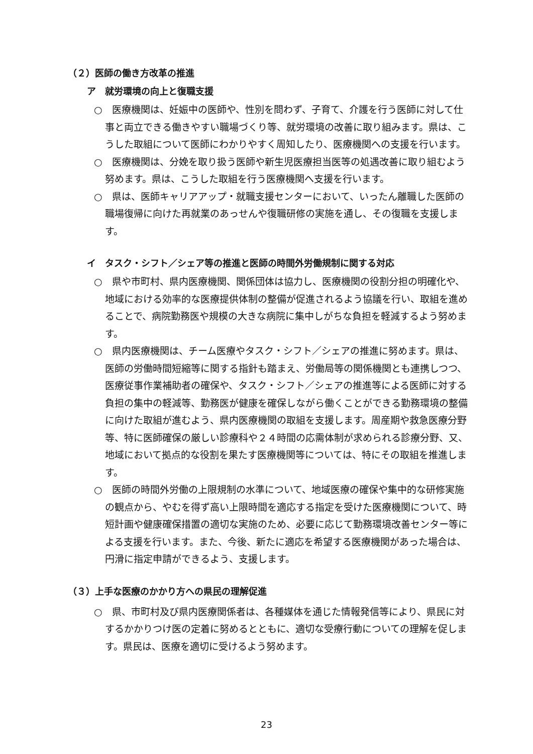（２）医師の働き方改革の推進
ア　就労環境の向上と復職支援
○　医療機関は、妊娠中の医師や、性別を問わず、子育て、介護を行う医師に対して仕事と両立できる働きやすい職場づくり等、就労環境の改善に取り組みます。県は、こうした取組について医師にわかりやすく周知したり、医療機関への支援を行います。
○　医療機関は、分娩を取り扱う医師や新生児医療担当医等の処遇改善に取り組むよう努めます。県は、こうした取組を行う医療機関へ支援を行います。
○　県は、医師キャリアアップ・就職支援センターにおいて、いったん離職した医師の職場復帰に向けた再就業のあっせんや復職研修の実施を通し、その復職を支援します。
イ　タスク・シフト／シェア等の推進と医師の時間外労働規制に関する対応
○　県や市町村、県内医療機関、関係団体は協力し、医療機関の役割分担の明確化や、地域における効率的な医療提供体制の整備が促進されるよう協議を行い、取組を進めることで、病院勤務医や規模の大きな病院に集中しがちな負担を軽減するよう努めます。
○　県内医療機関は、チーム医療やタスク・シフト／シェアの推進に努めます。県は、医師の労働時間短縮等に関する指針も踏まえ、労働局等の関係機関とも連携しつつ、医療従事作業補助者の確保や、タスク・シフト／シェアの推進等による医師に対する負担の集中の軽減等、勤務医が健康を確保しながら働くことができる勤務環境の整備に向けた取組が進むよう、県内医療機関の取組を支援します。周産期や救急医療分野等、特に医師確保の厳しい診療科や２４時間の応需体制が求められる診療分野、又、地域において拠点的な役割を果たす医療機関等については、特にその取組を推進します。
○　医師の時間外労働の上限規制の水準について、地域医療の確保や集中的な研修実施の観点から、やむを得ず高い上限時間を適応する指定を受けた医療機関について、時短計画や健康確保措置の適切な実施のため、必要に応じて勤務環境改善センター等による支援を行います。また、今後、新たに適応を希望する医療機関があった場合は、円滑に指定申請ができるよう、支援します。
（３）上手な医療のかかり方への県民の理解促進
○　県、市町村及び県内医療関係者は、各種媒体を通じた情報発信等により、県民に対するかかりつけ医の定着に努めるとともに、適切な受療行動についての理解を促します。県民は、医療を適切に受けるよう努めます。
23